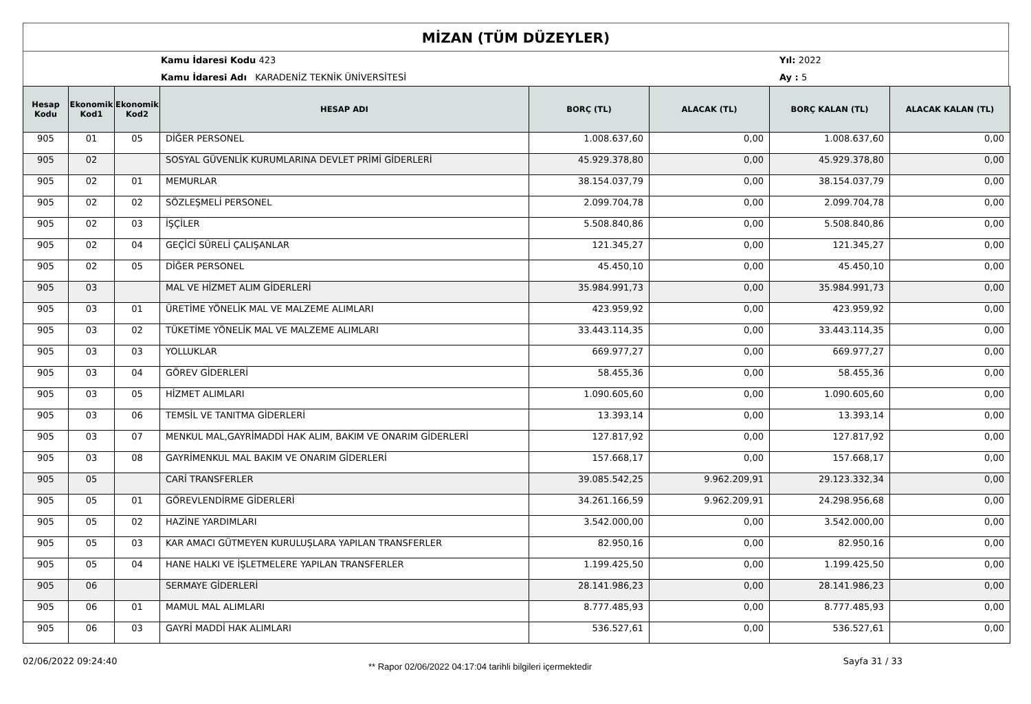MİZAN (TÜM DÜZEYLER)
Kamu İdaresi Kodu 423
Kamu İdaresi Adı KARADENİZ TEKNİK ÜNİVERSİTESİ
Yıl: 2022
Ay : 5
| Hesap Kodu | Ekonomik Kod1 | Ekonomik Kod2 | HESAP ADI | BORÇ (TL) | ALACAK (TL) | BORÇ KALAN (TL) | ALACAK KALAN (TL) |
| --- | --- | --- | --- | --- | --- | --- | --- |
| 905 | 01 | 05 | DİĞER PERSONEL | 1.008.637,60 | 0,00 | 1.008.637,60 | 0,00 |
| 905 | 02 | | SOSYAL GÜVENLİK KURUMLARINA DEVLET PRİMİ GİDERLERİ | 45.929.378,80 | 0,00 | 45.929.378,80 | 0,00 |
| 905 | 02 | 01 | MEMURLAR | 38.154.037,79 | 0,00 | 38.154.037,79 | 0,00 |
| 905 | 02 | 02 | SÖZLEŞMELİ PERSONEL | 2.099.704,78 | 0,00 | 2.099.704,78 | 0,00 |
| 905 | 02 | 03 | İŞÇİLER | 5.508.840,86 | 0,00 | 5.508.840,86 | 0,00 |
| 905 | 02 | 04 | GEÇİCİ SÜRELİ ÇALIŞANLAR | 121.345,27 | 0,00 | 121.345,27 | 0,00 |
| 905 | 02 | 05 | DİĞER PERSONEL | 45.450,10 | 0,00 | 45.450,10 | 0,00 |
| 905 | 03 | | MAL VE HİZMET ALIM GİDERLERİ | 35.984.991,73 | 0,00 | 35.984.991,73 | 0,00 |
| 905 | 03 | 01 | ÜRETİME YÖNELİK MAL VE MALZEME ALIMLARI | 423.959,92 | 0,00 | 423.959,92 | 0,00 |
| 905 | 03 | 02 | TÜKETİME YÖNELİK MAL VE MALZEME ALIMLARI | 33.443.114,35 | 0,00 | 33.443.114,35 | 0,00 |
| 905 | 03 | 03 | YOLLUKLAR | 669.977,27 | 0,00 | 669.977,27 | 0,00 |
| 905 | 03 | 04 | GÖREV GİDERLERİ | 58.455,36 | 0,00 | 58.455,36 | 0,00 |
| 905 | 03 | 05 | HİZMET ALIMLARI | 1.090.605,60 | 0,00 | 1.090.605,60 | 0,00 |
| 905 | 03 | 06 | TEMSİL VE TANITMA GİDERLERİ | 13.393,14 | 0,00 | 13.393,14 | 0,00 |
| 905 | 03 | 07 | MENKUL MAL,GAYRİMADDİ HAK ALIM, BAKIM VE ONARIM GİDERLERİ | 127.817,92 | 0,00 | 127.817,92 | 0,00 |
| 905 | 03 | 08 | GAYRİMENKUL MAL BAKIM VE ONARIM GİDERLERİ | 157.668,17 | 0,00 | 157.668,17 | 0,00 |
| 905 | 05 | | CARİ TRANSFERLER | 39.085.542,25 | 9.962.209,91 | 29.123.332,34 | 0,00 |
| 905 | 05 | 01 | GÖREVLENDİRME GİDERLERİ | 34.261.166,59 | 9.962.209,91 | 24.298.956,68 | 0,00 |
| 905 | 05 | 02 | HAZİNE YARDIMLARI | 3.542.000,00 | 0,00 | 3.542.000,00 | 0,00 |
| 905 | 05 | 03 | KAR AMACI GÜTMEYEN KURULUŞLARA YAPILAN TRANSFERLER | 82.950,16 | 0,00 | 82.950,16 | 0,00 |
| 905 | 05 | 04 | HANE HALKI VE İŞLETMELERE YAPILAN TRANSFERLER | 1.199.425,50 | 0,00 | 1.199.425,50 | 0,00 |
| 905 | 06 | | SERMAYE GİDERLERİ | 28.141.986,23 | 0,00 | 28.141.986,23 | 0,00 |
| 905 | 06 | 01 | MAMUL MAL ALIMLARI | 8.777.485,93 | 0,00 | 8.777.485,93 | 0,00 |
| 905 | 06 | 03 | GAYRİ MADDİ HAK ALIMLARI | 536.527,61 | 0,00 | 536.527,61 | 0,00 |
02/06/2022 09:24:40 ** Rapor 02/06/2022 04:17:04 tarihli bilgileri içermektedir Sayfa 31 / 33